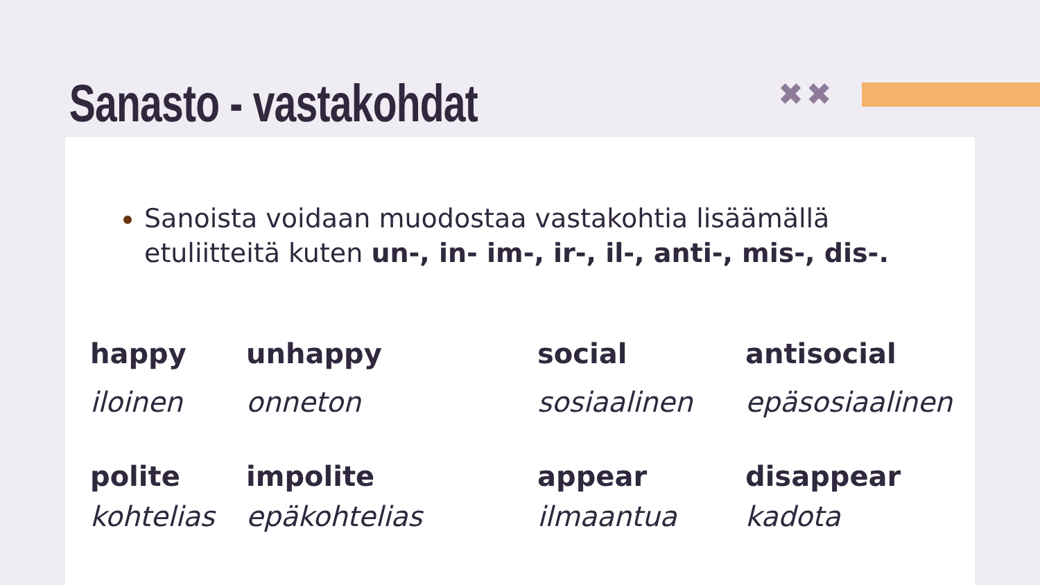✖✖
Sanasto - vastakohdat
Sanoista voidaan muodostaa vastakohtia lisäämällä etuliitteitä kuten un-, in- im-, ir-, il-, anti-, mis-, dis-.
| happy | unhappy | social | antisocial |
| iloinen | onneton | sosiaalinen | epäsosiaalinen |
| polite | impolite | appear | disappear |
| kohtelias | epäkohtelias | ilmaantua | kadota |